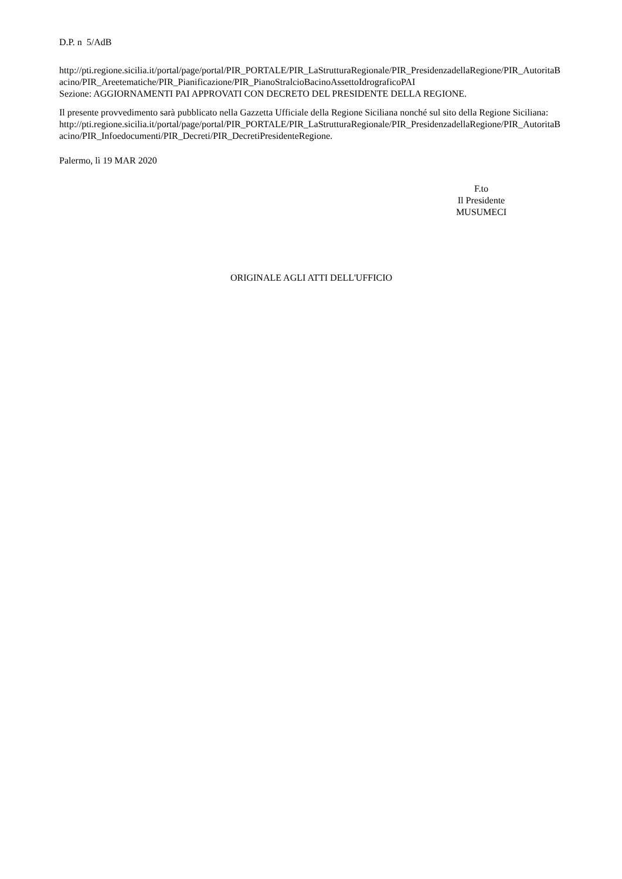D.P. n 5/AdB
http://pti.regione.sicilia.it/portal/page/portal/PIR_PORTALE/PIR_LaStrutturaRegionale/PIR_PresidenzadellaRegione/PIR_AutoritaBacino/PIR_Areetematiche/PIR_Pianificazione/PIR_PianoStralcioBacinoAssettoIdrograficoPAI
Sezione: AGGIORNAMENTI PAI APPROVATI CON DECRETO DEL PRESIDENTE DELLA REGIONE.
Il presente provvedimento sarà pubblicato nella Gazzetta Ufficiale della Regione Siciliana nonché sul sito della Regione Siciliana:
http://pti.regione.sicilia.it/portal/page/portal/PIR_PORTALE/PIR_LaStrutturaRegionale/PIR_PresidenzadellaRegione/PIR_AutoritaBacino/PIR_Infoedocumenti/PIR_Decreti/PIR_DecretiPresidenteRegione.
Palermo, lì 19 MAR 2020
F.to
Il Presidente
MUSUMECI
ORIGINALE AGLI ATTI DELL'UFFICIO